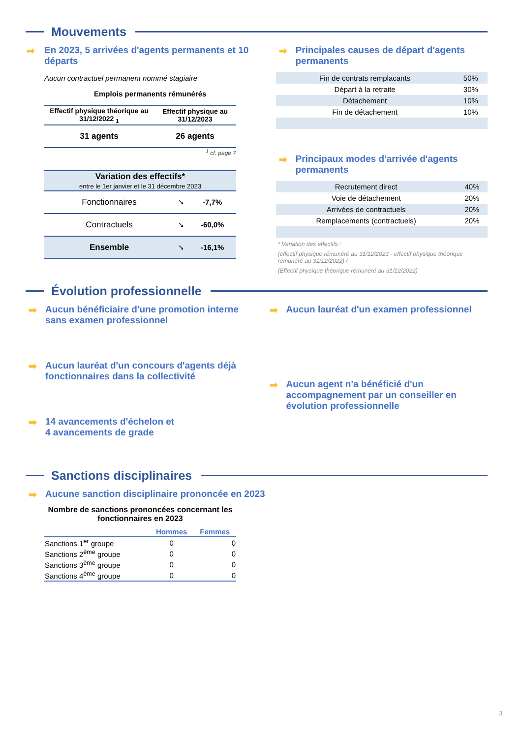Mouvements
➡ En 2023, 5 arrivées d'agents permanents et 10 départs
Aucun contractuel permanent nommé stagiaire
Emplois permanents rémunérés
| Effectif physique théorique au 31/12/2022 <sub>1</sub> | Effectif physique au 31/12/2023 |
| --- | --- |
| 31 agents | 26 agents |
<sup>1</sup> cf. page 7
| Variation des effectifs* entre le 1er janvier et le 31 décembre 2023 | | |
| Fonctionnaires | ➘ | -7,7% |
| Contractuels | ➘ | -60,0% |
| Ensemble | ➘ | -16,1% |
➡ Principales causes de départ d'agents permanents
| Fin de contrats remplacants | 50% |
| Départ à la retraite | 30% |
| Détachement | 10% |
| Fin de détachement | 10% |
➡ Principaux modes d'arrivée d'agents permanents
| Recrutement direct | 40% |
| Voie de détachement | 20% |
| Arrivées de contractuels | 20% |
| Remplacements (contractuels) | 20% |
* Variation des effectifs :
(effectif physique rémunéré au 31/12/2023 - effectif physique théorique rémunéré au 31/12/2022) /
(Effectif physique théorique rémunéré au 31/12/2022)
Évolution professionnelle
➡ Aucun bénéficiaire d'une promotion interne sans examen professionnel
➡ Aucun lauréat d'un concours d'agents déjà fonctionnaires dans la collectivité
➡ 14 avancements d'échelon et
4 avancements de grade
➡ Aucun lauréat d'un examen professionnel
➡ Aucun agent n'a bénéficié d'un accompagnement par un conseiller en évolution professionnelle
Sanctions disciplinaires
➡ Aucune sanction disciplinaire prononcée en 2023
Nombre de sanctions prononcées concernant les fonctionnaires en 2023
| | Hommes | Femmes |
| --- | --- | --- |
| Sanctions 1<sup>er</sup> groupe | 0 | 0 |
| Sanctions 2<sup>ème</sup> groupe | 0 | 0 |
| Sanctions 3<sup>ème</sup> groupe | 0 | 0 |
| Sanctions 4<sup>ème</sup> groupe | 0 | 0 |
3